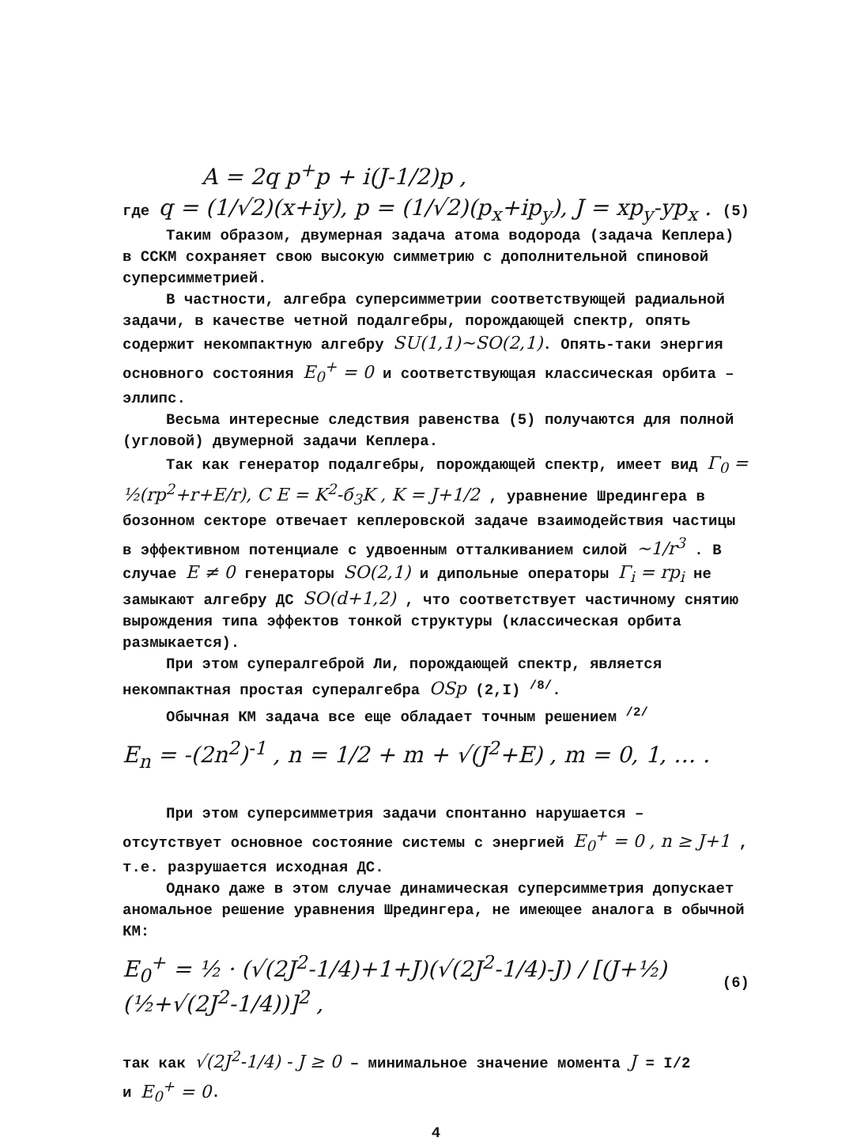A = 2q p<sup>+</sup>p + i(J-1/2)p ,
где q = (1/√2)(x+iy), p = (1/√2)(p<sub>x</sub>+ip<sub>y</sub>), J = xp<sub>y</sub>-yp<sub>x</sub> . (5)
Таким образом, двумерная задача атома водорода (задача Кеплера) в ССКМ сохраняет свою высокую симметрию с дополнительной спиновой суперсимметрией.
В частности, алгебра суперсимметрии соответствующей радиальной задачи, в качестве четной подалгебры, порождающей спектр, опять содержит некомпактную алгебру SU(1,1)∼SO(2,1). Опять-таки энергия основного состояния E<sub>0</sub><sup>+</sup> = 0 и соответствующая классическая орбита – эллипс.
Весьма интересные следствия равенства (5) получаются для полной (угловой) двумерной задачи Кеплера.
Так как генератор подалгебры, порождающей спектр, имеет вид Γ<sub>0</sub> = ½(rp<sup>2</sup>+r+E/r), C E = K<sup>2</sup>-б<sub>3</sub>K , K = J+1/2 , уравнение Шредингера в бозонном секторе отвечает кеплеровской задаче взаимодействия частицы в эффективном потенциале с удвоенным отталкиванием силой ∼1/r<sup>3</sup> . В случае E ≠ 0 генераторы SO(2,1) и дипольные операторы Γ<sub>i</sub> = rp<sub>i</sub> не замыкают алгебру ДС SO(d+1,2) , что соответствует частичному снятию вырождения типа эффектов тонкой структуры (классическая орбита размыкается).
При этом супералгеброй Ли, порождающей спектр, является некомпактная простая супералгебра OSp (2,I) <sup>/8/</sup>.
Обычная КМ задача все еще обладает точным решением <sup>/2/</sup>
E<sub>n</sub> = -(2n<sup>2</sup>)<sup>-1</sup> , n = 1/2 + m + √(J<sup>2</sup>+E) , m = 0, 1, … .
При этом суперсимметрия задачи спонтанно нарушается – отсутствует основное состояние системы с энергией E<sub>0</sub><sup>+</sup> = 0 , n ≥ J+1 , т.е. разрушается исходная ДС.
Однако даже в этом случае динамическая суперсимметрия допускает аномальное решение уравнения Шредингера, не имеющее аналога в обычной КМ:
E<sub>0</sub><sup>+</sup> = ½ · (√(2J<sup>2</sup>-1/4)+1+J)(√(2J<sup>2</sup>-1/4)-J) / [(J+½)(½+√(2J<sup>2</sup>-1/4))]<sup>2</sup> , (6)
так как √(2J<sup>2</sup>-1/4) - J ≥ 0 – минимальное значение момента J = I/2
и E<sub>0</sub><sup>+</sup> = 0.
4